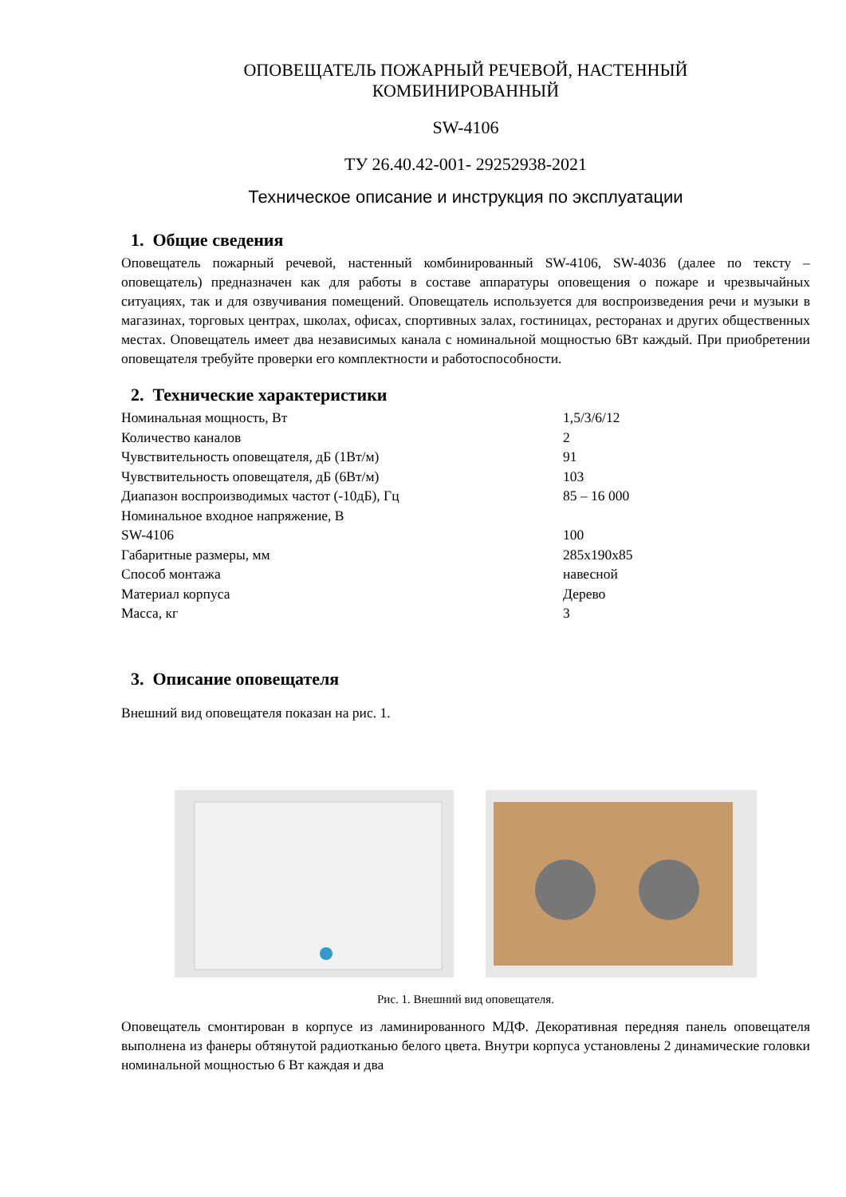ОПОВЕЩАТЕЛЬ ПОЖАРНЫЙ РЕЧЕВОЙ, НАСТЕННЫЙ
КОМБИНИРОВАННЫЙ
SW-4106
ТУ 26.40.42-001- 29252938-2021
Техническое описание и инструкция по эксплуатации
1. Общие сведения
Оповещатель пожарный речевой, настенный комбинированный SW-4106, SW-4036 (далее по тексту – оповещатель) предназначен как для работы в составе аппаратуры оповещения о пожаре и чрезвычайных ситуациях, так и для озвучивания помещений. Оповещатель используется для воспроизведения речи и музыки в магазинах, торговых центрах, школах, офисах, спортивных залах, гостиницах, ресторанах и других общественных местах. Оповещатель имеет два независимых канала с номинальной мощностью 6Вт каждый. При приобретении оповещателя требуйте проверки его комплектности и работоспособности.
2. Технические характеристики
| Номинальная мощность, Вт | 1,5/3/6/12 |
| Количество каналов | 2 |
| Чувствительность оповещателя, дБ (1Вт/м) | 91 |
| Чувствительность оповещателя, дБ (6Вт/м) | 103 |
| Диапазон воспроизводимых частот (-10дБ), Гц | 85 – 16 000 |
| Номинальное входное напряжение, В | |
| SW-4106 | 100 |
| Габаритные размеры, мм | 285x190x85 |
| Способ монтажа | навесной |
| Материал корпуса | Дерево |
| Масса, кг | 3 |
3. Описание оповещателя
Внешний вид оповещателя показан на рис. 1.
Рис. 1. Внешний вид оповещателя.
Оповещатель смонтирован в корпусе из ламинированного МДФ. Декоративная передняя панель оповещателя выполнена из фанеры обтянутой радиотканью белого цвета. Внутри корпуса установлены 2 динамические головки номинальной мощностью 6 Вт каждая и два